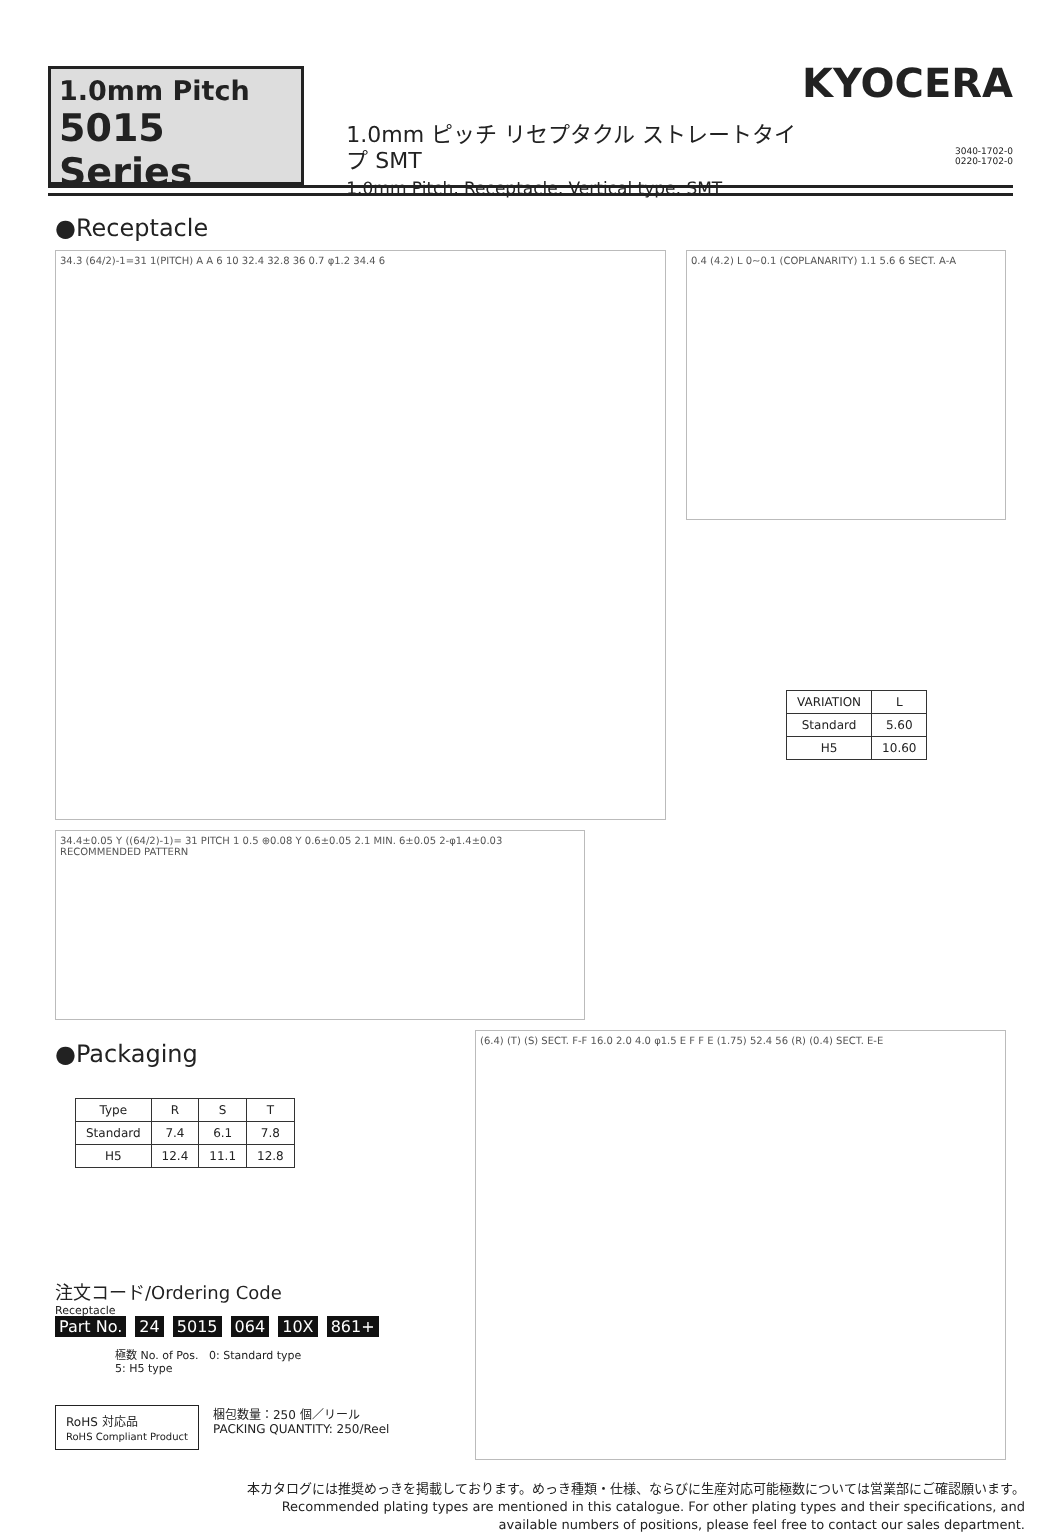1.0mm Pitch
5015 Series
1.0mm ピッチ リセプタクル ストレートタイプ SMT
1.0mm Pitch, Receptacle, Vertical type, SMT
KYOCERA
3040-1702-0
0220-1702-0
●Receptacle
34.3 (64/2)-1=31 1(PITCH) A A 6 10 32.4 32.8 36 0.7 φ1.2 34.4 6
0.4 (4.2) L 0~0.1 (COPLANARITY) 1.1 5.6 6 SECT. A-A
| VARIATION | L |
| --- | --- |
| Standard | 5.60 |
| H5 | 10.60 |
34.4±0.05 Y ((64/2)-1)= 31 PITCH 1 0.5 ⊕0.08 Y 0.6±0.05 2.1 MIN. 6±0.05 2-φ1.4±0.03 RECOMMENDED PATTERN
●Packaging
| Type | R | S | T |
| --- | --- | --- | --- |
| Standard | 7.4 | 6.1 | 7.8 |
| H5 | 12.4 | 11.1 | 12.8 |
注文コード/Ordering Code
Receptacle
Part No. 24 5015 064 10X 861+
極数 No. of Pos. 0: Standard type
5: H5 type
RoHS 対応品
RoHS Compliant Product
梱包数量：250 個／リール
PACKING QUANTITY: 250/Reel
(6.4) (T) (S) SECT. F-F 16.0 2.0 4.0 φ1.5 E F F E (1.75) 52.4 56 (R) (0.4) SECT. E-E
本カタログには推奨めっきを掲載しております。めっき種類・仕様、ならびに生産対応可能極数については営業部にご確認願います。
Recommended plating types are mentioned in this catalogue. For other plating types and their specifications, and
available numbers of positions, please feel free to contact our sales department.